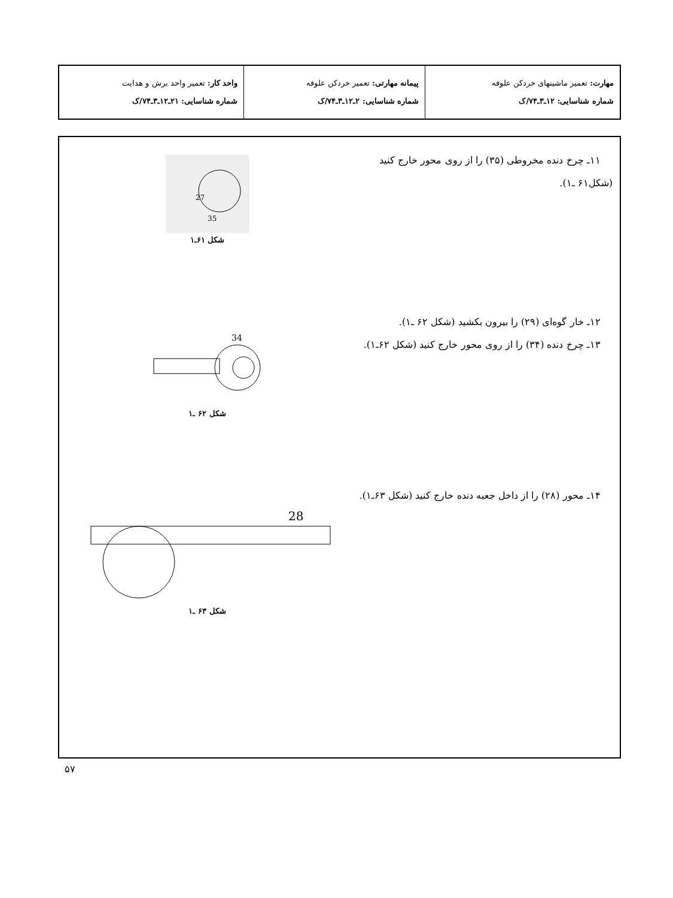| مهارت: تعمیر ماشینهای خردکن علوفه شماره شناسایی: ۱۲ـ۳ـ۷۴/ک | پیمانه مهارتی: تعمیر خردکن علوفه شماره شناسایی: ۲ـ۱۲ـ۳ـ۷۴/ک | واحد کار: تعمیر واحد برش و هدایت شماره شناسایی: ۲۱ـ۱۲ـ۳ـ۷۴/ک |
۱۱ـ چرخ دنده مخروطی (۳۵) را از روی محور خارج کنید (شکل۶۱ ـ۱).
27
35
شکل ۶۱ـ۱
۱۲ـ خار گوه‌ای (۲۹) را بیرون بکشید (شکل ۶۲ ـ۱).
۱۳ـ چرخ دنده (۳۴) را از روی محور خارج کنید (شکل ۶۲ـ۱).
34
شکل ۶۲ ـ۱
۱۴ـ محور (۲۸) را از داخل جعبه دنده خارج کنید (شکل ۶۳ـ۱).
28
شکل ۶۳ ـ۱
۵۷